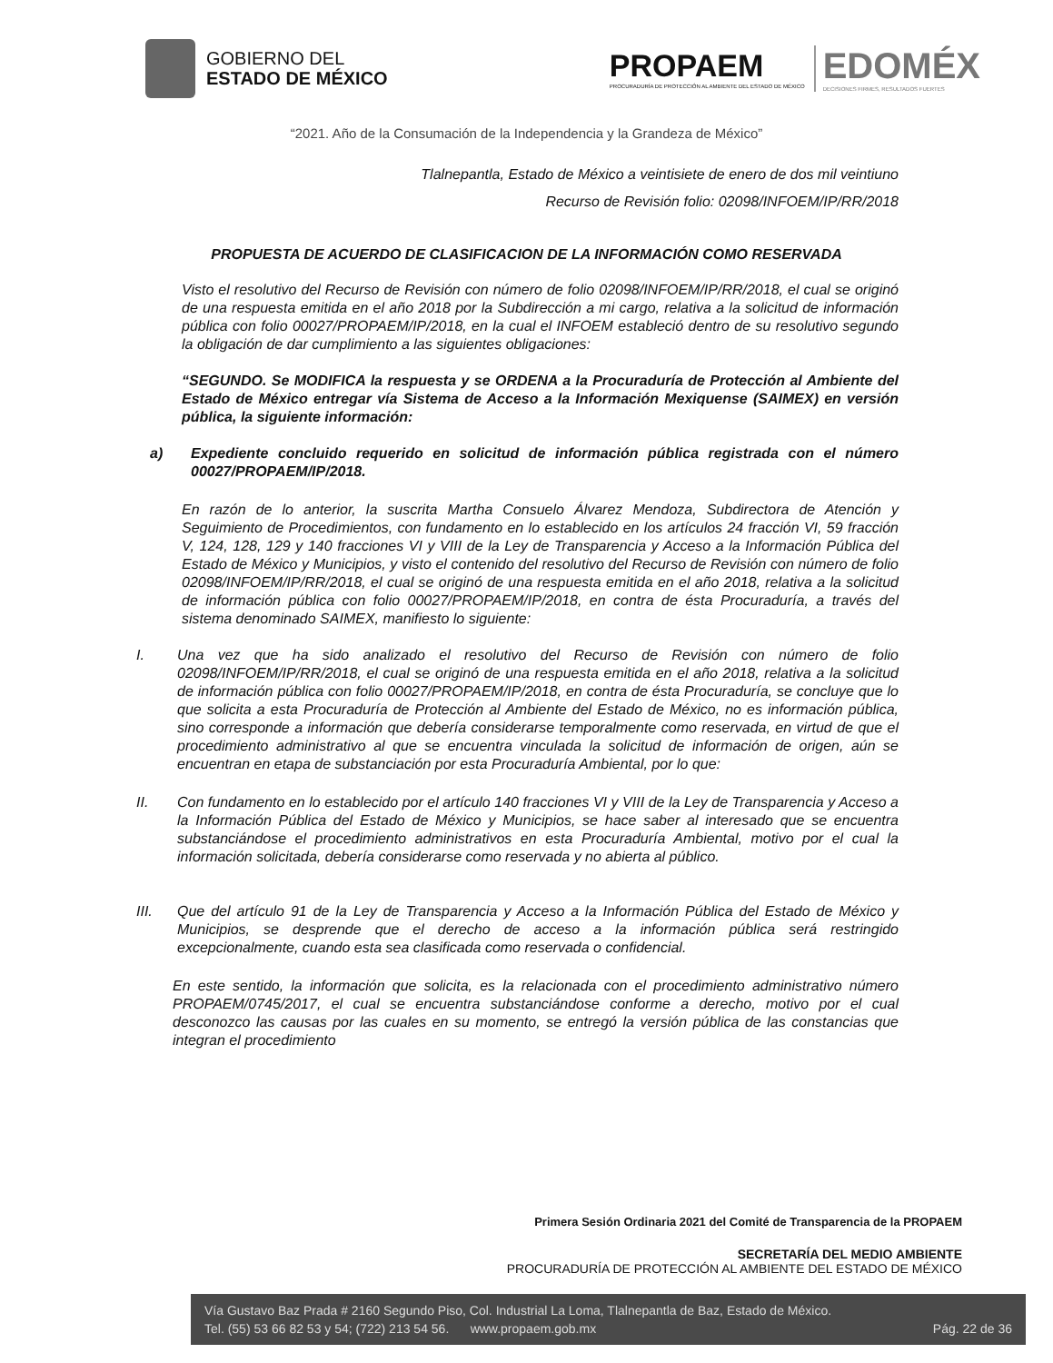GOBIERNO DEL
ESTADO DE MÉXICO
PROPAEM
PROCURADURÍA DE PROTECCIÓN AL AMBIENTE DEL ESTADO DE MÉXICO
EDOMÉX
DECISIONES FIRMES, RESULTADOS FUERTES
“2021. Año de la Consumación de la Independencia y la Grandeza de México”
Tlalnepantla, Estado de México a veintisiete de enero de dos mil veintiuno
Recurso de Revisión folio: 02098/INFOEM/IP/RR/2018
PROPUESTA DE ACUERDO DE CLASIFICACION DE LA INFORMACIÓN COMO RESERVADA
Visto el resolutivo del Recurso de Revisión con número de folio 02098/INFOEM/IP/RR/2018, el cual se originó de una respuesta emitida en el año 2018 por la Subdirección a mi cargo, relativa a la solicitud de información pública con folio 00027/PROPAEM/IP/2018, en la cual el INFOEM estableció dentro de su resolutivo segundo la obligación de dar cumplimiento a las siguientes obligaciones:
“SEGUNDO. Se MODIFICA la respuesta y se ORDENA a la Procuraduría de Protección al Ambiente del Estado de México entregar vía Sistema de Acceso a la Información Mexiquense (SAIMEX) en versión pública, la siguiente información:
a) Expediente concluido requerido en solicitud de información pública registrada con el número 00027/PROPAEM/IP/2018.
En razón de lo anterior, la suscrita Martha Consuelo Álvarez Mendoza, Subdirectora de Atención y Seguimiento de Procedimientos, con fundamento en lo establecido en los artículos 24 fracción VI, 59 fracción V, 124, 128, 129 y 140 fracciones VI y VIII de la Ley de Transparencia y Acceso a la Información Pública del Estado de México y Municipios, y visto el contenido del resolutivo del Recurso de Revisión con número de folio 02098/INFOEM/IP/RR/2018, el cual se originó de una respuesta emitida en el año 2018, relativa a la solicitud de información pública con folio 00027/PROPAEM/IP/2018, en contra de ésta Procuraduría, a través del sistema denominado SAIMEX, manifiesto lo siguiente:
I. Una vez que ha sido analizado el resolutivo del Recurso de Revisión con número de folio 02098/INFOEM/IP/RR/2018, el cual se originó de una respuesta emitida en el año 2018, relativa a la solicitud de información pública con folio 00027/PROPAEM/IP/2018, en contra de ésta Procuraduría, se concluye que lo que solicita a esta Procuraduría de Protección al Ambiente del Estado de México, no es información pública, sino corresponde a información que debería considerarse temporalmente como reservada, en virtud de que el procedimiento administrativo al que se encuentra vinculada la solicitud de información de origen, aún se encuentran en etapa de substanciación por esta Procuraduría Ambiental, por lo que:
II. Con fundamento en lo establecido por el artículo 140 fracciones VI y VIII de la Ley de Transparencia y Acceso a la Información Pública del Estado de México y Municipios, se hace saber al interesado que se encuentra substanciándose el procedimiento administrativos en esta Procuraduría Ambiental, motivo por el cual la información solicitada, debería considerarse como reservada y no abierta al público.
III. Que del artículo 91 de la Ley de Transparencia y Acceso a la Información Pública del Estado de México y Municipios, se desprende que el derecho de acceso a la información pública será restringido excepcionalmente, cuando esta sea clasificada como reservada o confidencial.
En este sentido, la información que solicita, es la relacionada con el procedimiento administrativo número PROPAEM/0745/2017, el cual se encuentra substanciándose conforme a derecho, motivo por el cual desconozco las causas por las cuales en su momento, se entregó la versión pública de las constancias que integran el procedimiento
Primera Sesión Ordinaria 2021 del Comité de Transparencia de la PROPAEM
SECRETARÍA DEL MEDIO AMBIENTE
PROCURADURÍA DE PROTECCIÓN AL AMBIENTE DEL ESTADO DE MÉXICO
Vía Gustavo Baz Prada # 2160 Segundo Piso, Col. Industrial La Loma, Tlalnepantla de Baz, Estado de México.
Tel. (55) 53 66 82 53 y 54; (722) 213 54 56. www.propaem.gob.mx Pág. 22 de 36